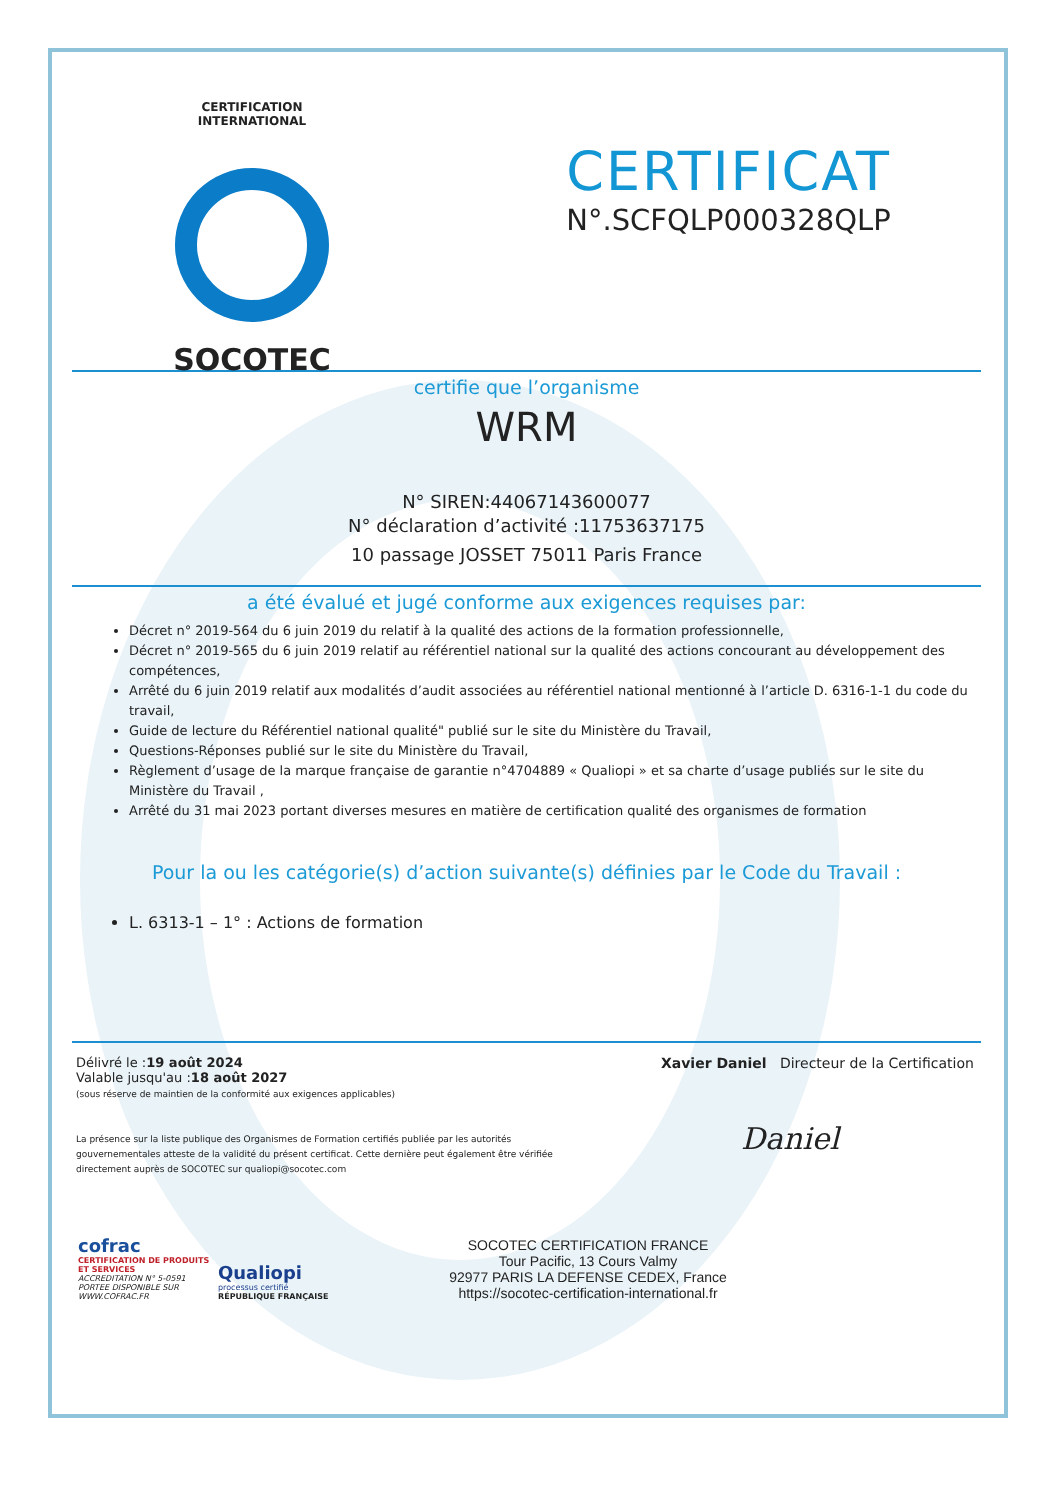CERTIFICATION INTERNATIONAL
SOCOTEC
CERTIFICAT
N°.SCFQLP000328QLP
certifie que l’organisme
WRM
N° SIREN:44067143600077
N° déclaration d’activité :11753637175
10 passage JOSSET 75011 Paris France
a été évalué et jugé conforme aux exigences requises par:
Décret n° 2019-564 du 6 juin 2019 du relatif à la qualité des actions de la formation professionnelle,
Décret n° 2019-565 du 6 juin 2019 relatif au référentiel national sur la qualité des actions concourant au développement des compétences,
Arrêté du 6 juin 2019 relatif aux modalités d’audit associées au référentiel national mentionné à l’article D. 6316-1-1 du code du travail,
Guide de lecture du Référentiel national qualité" publié sur le site du Ministère du Travail,
Questions-Réponses publié sur le site du Ministère du Travail,
Règlement d’usage de la marque française de garantie n°4704889 « Qualiopi » et sa charte d’usage publiés sur le site du Ministère du Travail ,
Arrêté du 31 mai 2023 portant diverses mesures en matière de certification qualité des organismes de formation
Pour la ou les catégorie(s) d’action suivante(s) définies par le Code du Travail :
L. 6313-1 – 1° : Actions de formation
Délivré le :19 août 2024
Valable jusqu'au :18 août 2027
(sous réserve de maintien de la conformité aux exigences applicables)
La présence sur la liste publique des Organismes de Formation certifiés publiée par les autorités gouvernementales atteste de la validité du présent certificat. Cette dernière peut également être vérifiée directement auprès de SOCOTEC sur qualiopi@socotec.com
Xavier Daniel Directeur de la Certification
Daniel
cofrac
CERTIFICATION DE PRODUITS ET SERVICES
ACCREDITATION N° 5-0591
PORTEE DISPONIBLE SUR
WWW.COFRAC.FR
Qualiopi
processus certifié
RÉPUBLIQUE FRANÇAISE
SOCOTEC CERTIFICATION FRANCE
Tour Pacific, 13 Cours Valmy
92977 PARIS LA DEFENSE CEDEX, France
https://socotec-certification-international.fr